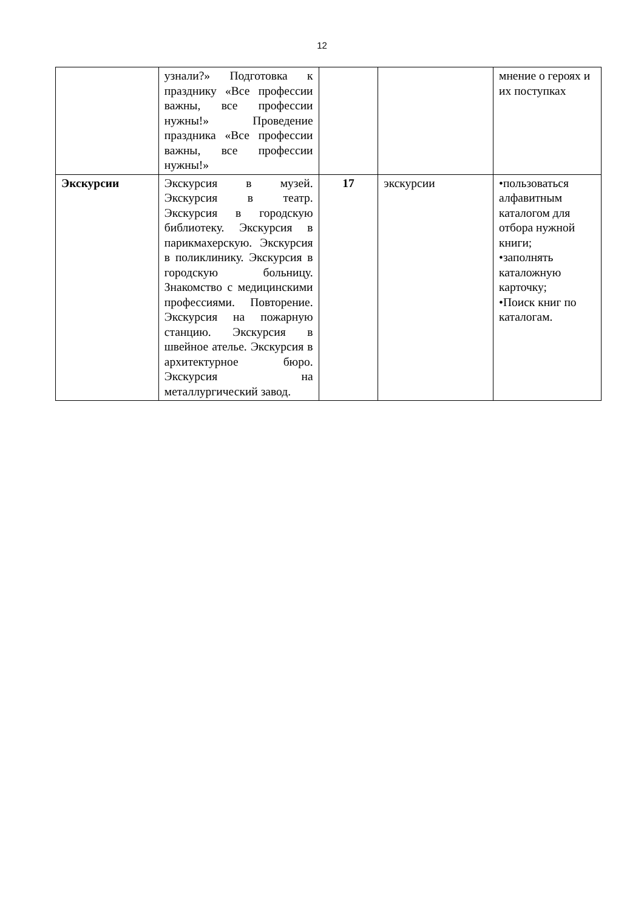12
| | узнали?» Подготовка к празднику «Все профессии важны, все профессии нужны!» Проведение праздника «Все профессии важны, все профессии нужны!» | | | мнение о героях и их поступках |
| Экскурсии | Экскурсия в музей. Экскурсия в театр. Экскурсия в городскую библиотеку. Экскурсия в парикмахерскую. Экскурсия в поликлинику. Экскурсия в городскую больницу. Знакомство с медицинскими профессиями. Повторение. Экскурсия на пожарную станцию. Экскурсия в швейное ателье. Экскурсия в архитектурное бюро. Экскурсия на металлургический завод. | 17 | экскурсии | •пользоваться алфавитным каталогом для отбора нужной книги; •заполнять каталожную карточку; •Поиск книг по каталогам. |